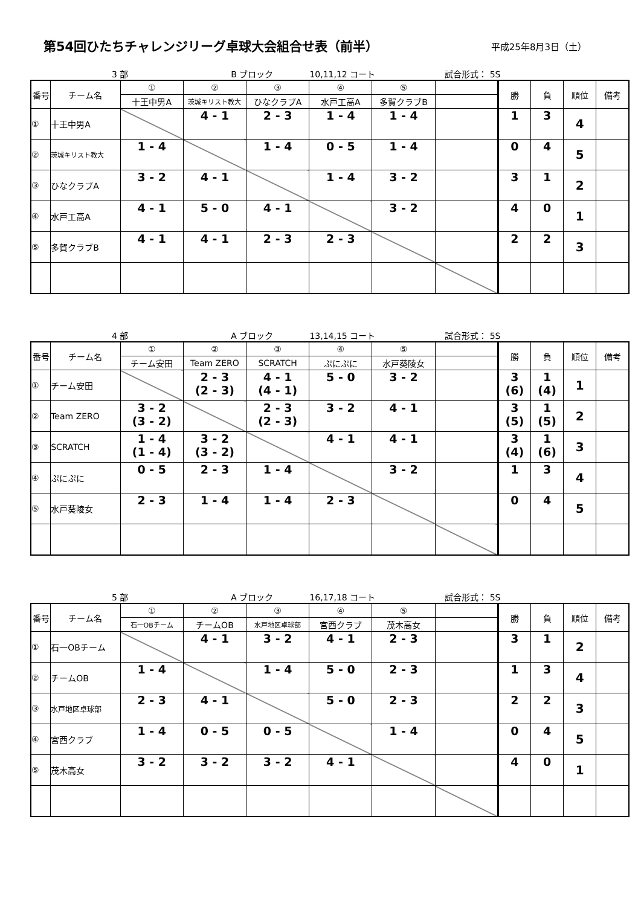第54回ひたちチャレンジリーグ卓球大会組合せ表（前半）
平成25年8月3日（土）
3 部 B ブロック 10,11,12 コート 試合形式： 5S
| 番号 | チーム名 | ① | ② | ③ | ④ | ⑤ | | 勝 | 負 | 順位 | 備考 |
| --- | --- | --- | --- | --- | --- | --- | --- | --- | --- | --- | --- |
| | | 十王中男A | 茨城キリスト教大 | ひなクラブA | 水戸工高A | 多賀クラブB | | | | | |
| ① | 十王中男A | | 4 - 1 | 2 - 3 | 1 - 4 | 1 - 4 | | 1 | 3 | 4 | |
| ② | 茨城キリスト教大 | 1 - 4 | | 1 - 4 | 0 - 5 | 1 - 4 | | 0 | 4 | 5 | |
| ③ | ひなクラブA | 3 - 2 | 4 - 1 | | 1 - 4 | 3 - 2 | | 3 | 1 | 2 | |
| ④ | 水戸工高A | 4 - 1 | 5 - 0 | 4 - 1 | | 3 - 2 | | 4 | 0 | 1 | |
| ⑤ | 多賀クラブB | 4 - 1 | 4 - 1 | 2 - 3 | 2 - 3 | | | 2 | 2 | 3 | |
4 部 A ブロック 13,14,15 コート 試合形式： 5S
| 番号 | チーム名 | ① | ② | ③ | ④ | ⑤ | | 勝 | 負 | 順位 | 備考 |
| --- | --- | --- | --- | --- | --- | --- | --- | --- | --- | --- | --- |
| | | チーム安田 | Team ZERO | SCRATCH | ぷにぷに | 水戸葵陵女 | | | | | |
| ① | チーム安田 | | 2 - 3 (2 - 3) | 4 - 1 (4 - 1) | 5 - 0 | 3 - 2 | | 3 (6) | 1 (4) | 1 | |
| ② | Team ZERO | 3 - 2 (3 - 2) | | 2 - 3 (2 - 3) | 3 - 2 | 4 - 1 | | 3 (5) | 1 (5) | 2 | |
| ③ | SCRATCH | 1 - 4 (1 - 4) | 3 - 2 (3 - 2) | | 4 - 1 | 4 - 1 | | 3 (4) | 1 (6) | 3 | |
| ④ | ぷにぷに | 0 - 5 | 2 - 3 | 1 - 4 | | 3 - 2 | | 1 | 3 | 4 | |
| ⑤ | 水戸葵陵女 | 2 - 3 | 1 - 4 | 1 - 4 | 2 - 3 | | | 0 | 4 | 5 | |
5 部 A ブロック 16,17,18 コート 試合形式： 5S
| 番号 | チーム名 | ① | ② | ③ | ④ | ⑤ | | 勝 | 負 | 順位 | 備考 |
| --- | --- | --- | --- | --- | --- | --- | --- | --- | --- | --- | --- |
| | | 石一OBチーム | チームOB | 水戸地区卓球部 | 宮西クラブ | 茂木高女 | | | | | |
| ① | 石一OBチーム | | 4 - 1 | 3 - 2 | 4 - 1 | 2 - 3 | | 3 | 1 | 2 | |
| ② | チームOB | 1 - 4 | | 1 - 4 | 5 - 0 | 2 - 3 | | 1 | 3 | 4 | |
| ③ | 水戸地区卓球部 | 2 - 3 | 4 - 1 | | 5 - 0 | 2 - 3 | | 2 | 2 | 3 | |
| ④ | 宮西クラブ | 1 - 4 | 0 - 5 | 0 - 5 | | 1 - 4 | | 0 | 4 | 5 | |
| ⑤ | 茂木高女 | 3 - 2 | 3 - 2 | 3 - 2 | 4 - 1 | | | 4 | 0 | 1 | |